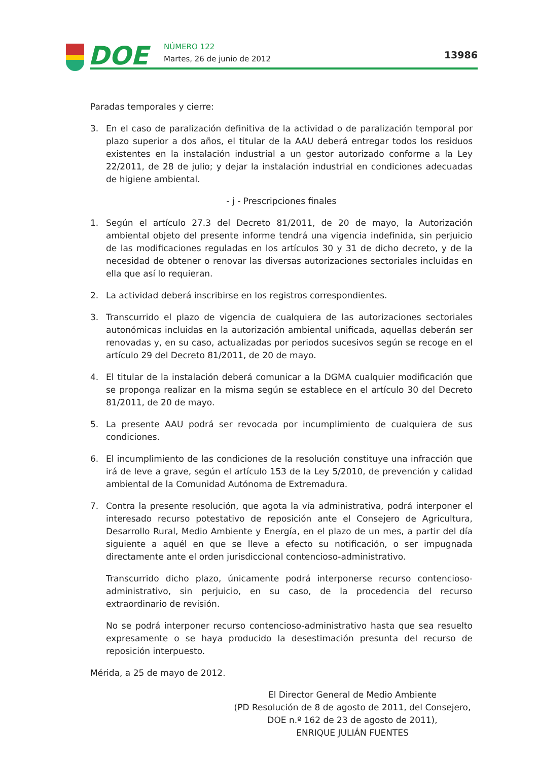DOE NÚMERO 122
Martes, 26 de junio de 2012 13986
Paradas temporales y cierre:
3. En el caso de paralización definitiva de la actividad o de paralización temporal por plazo superior a dos años, el titular de la AAU deberá entregar todos los residuos existentes en la instalación industrial a un gestor autorizado conforme a la Ley 22/2011, de 28 de julio; y dejar la instalación industrial en condiciones adecuadas de higiene ambiental.
- j - Prescripciones finales
1. Según el artículo 27.3 del Decreto 81/2011, de 20 de mayo, la Autorización ambiental objeto del presente informe tendrá una vigencia indefinida, sin perjuicio de las modificaciones reguladas en los artículos 30 y 31 de dicho decreto, y de la necesidad de obtener o renovar las diversas autorizaciones sectoriales incluidas en ella que así lo requieran.
2. La actividad deberá inscribirse en los registros correspondientes.
3. Transcurrido el plazo de vigencia de cualquiera de las autorizaciones sectoriales autonómicas incluidas en la autorización ambiental unificada, aquellas deberán ser renovadas y, en su caso, actualizadas por periodos sucesivos según se recoge en el artículo 29 del Decreto 81/2011, de 20 de mayo.
4. El titular de la instalación deberá comunicar a la DGMA cualquier modificación que se proponga realizar en la misma según se establece en el artículo 30 del Decreto 81/2011, de 20 de mayo.
5. La presente AAU podrá ser revocada por incumplimiento de cualquiera de sus condiciones.
6. El incumplimiento de las condiciones de la resolución constituye una infracción que irá de leve a grave, según el artículo 153 de la Ley 5/2010, de prevención y calidad ambiental de la Comunidad Autónoma de Extremadura.
7. Contra la presente resolución, que agota la vía administrativa, podrá interponer el interesado recurso potestativo de reposición ante el Consejero de Agricultura, Desarrollo Rural, Medio Ambiente y Energía, en el plazo de un mes, a partir del día siguiente a aquél en que se lleve a efecto su notificación, o ser impugnada directamente ante el orden jurisdiccional contencioso-administrativo.
Transcurrido dicho plazo, únicamente podrá interponerse recurso contencioso-administrativo, sin perjuicio, en su caso, de la procedencia del recurso extraordinario de revisión.
No se podrá interponer recurso contencioso-administrativo hasta que sea resuelto expresamente o se haya producido la desestimación presunta del recurso de reposición interpuesto.
Mérida, a 25 de mayo de 2012.
El Director General de Medio Ambiente
(PD Resolución de 8 de agosto de 2011, del Consejero,
DOE n.º 162 de 23 de agosto de 2011),
ENRIQUE JULIÁN FUENTES